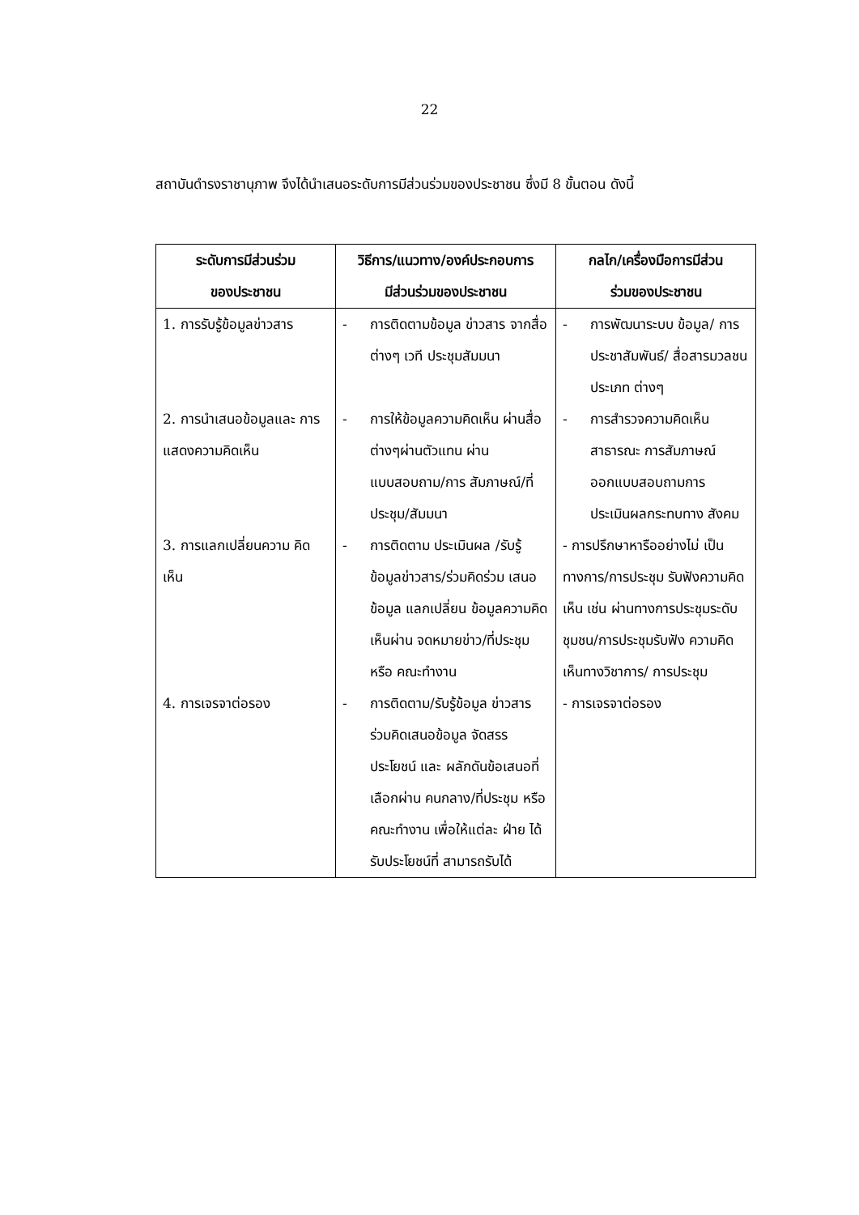22
สถาบันดำรงราชานุภาพ จึงได้นำเสนอระดับการมีส่วนร่วมของประชาชน ซึ่งมี 8 ขั้นตอน ดังนี้
| ระดับการมีส่วนร่วม ของประชาชน | วิธีการ/แนวทาง/องค์ประกอบการ มีส่วนร่วมของประชาชน | กลไก/เครื่องมือการมีส่วน ร่วมของประชาชน |
| --- | --- | --- |
| 1. การรับรู้ข้อมูลข่าวสาร | - การติดตามข้อมูล ข่าวสาร จากสื่อต่างๆ เวที ประชุมสัมมนา | - การพัฒนาระบบ ข้อมูล/ การประชาสัมพันธ์/ สื่อสารมวลชนประเภท ต่างๆ |
| 2. การนำเสนอข้อมูลและ การ แสดงความคิดเห็น | - การให้ข้อมูลความคิดเห็น ผ่านสื่อต่างๆผ่านตัวแทน ผ่านแบบสอบถาม/การ สัมภาษณ์/ที่ประชุม/สัมมนา | - การสำรวจความคิดเห็น สาธารณะ การสัมภาษณ์ ออกแบบสอบถามการ ประเมินผลกระทบทาง สังคม |
| 3. การแลกเปลี่ยนความ คิดเห็น | - การติดตาม ประเมินผล /รับรู้ ข้อมูลข่าวสาร/ร่วมคิดร่วม เสนอข้อมูล แลกเปลี่ยน ข้อมูลความคิดเห็นผ่าน จดหมายข่าว/ที่ประชุมหรือ คณะทำงาน | - การปรึกษาหารืออย่างไม่ เป็นทางการ/การประชุม รับฟังความคิดเห็น เช่น ผ่านทางการประชุมระดับ ชุมชน/การประชุมรับฟัง ความคิดเห็นทางวิชาการ/ การประชุม |
| 4. การเจรจาต่อรอง | - การติดตาม/รับรู้ข้อมูล ข่าวสารร่วมคิดเสนอข้อมูล จัดสรรประโยชน์ และ ผลักดันข้อเสนอที่เลือกผ่าน คนกลาง/ที่ประชุม หรือ คณะทำงาน เพื่อให้แต่ละ ฝ่าย ได้รับประโยชน์ที่ สามารถรับได้ | - การเจรจาต่อรอง |